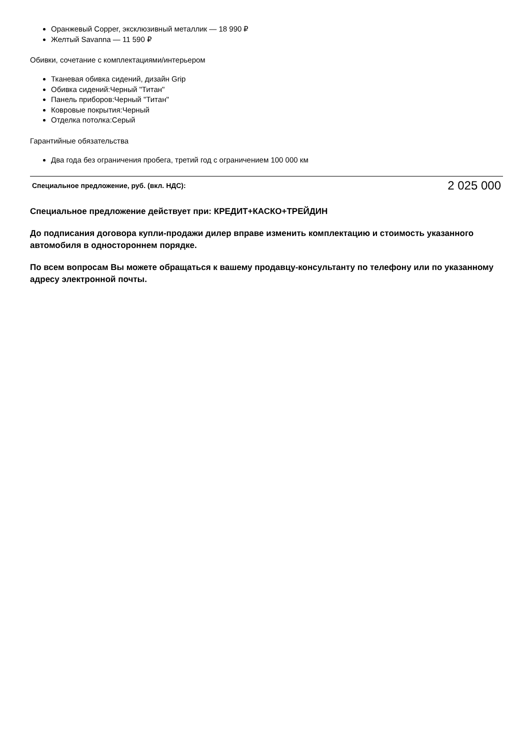Оранжевый Copper, эксклюзивный металлик — 18 990 ₽
Желтый Savanna — 11 590 ₽
Обивки, сочетание с комплектациями/интерьером
Тканевая обивка сидений, дизайн Grip
Обивка сидений:Черный "Титан"
Панель приборов:Черный "Титан"
Ковровые покрытия:Черный
Отделка потолка:Серый
Гарантийные обязательства
Два года без ограничения пробега, третий год с ограничением 100 000 км
Специальное предложение, руб. (вкл. НДС): 2 025 000
Специальное предложение действует при: КРЕДИТ+КАСКО+ТРЕЙДИН
До подписания договора купли-продажи дилер вправе изменить комплектацию и стоимость указанного автомобиля в одностороннем порядке.
По всем вопросам Вы можете обращаться к вашему продавцу-консультанту по телефону или по указанному адресу электронной почты.